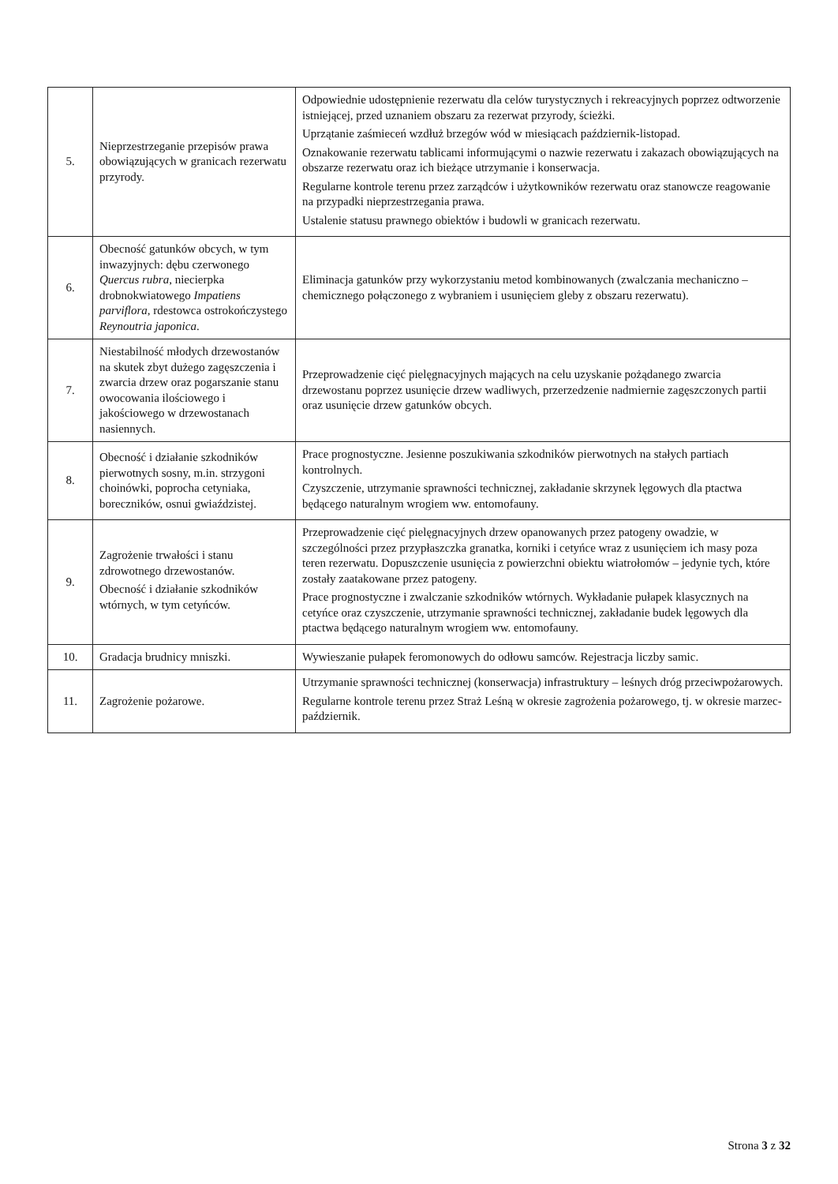| 5. | Nieprzestrzeganie przepisów prawa obowiązujących w granicach rezerwatu przyrody. | Odpowiednie udostępnienie rezerwatu dla celów turystycznych i rekreacyjnych poprzez odtworzenie istniejącej, przed uznaniem obszaru za rezerwat przyrody, ścieżki. Uprzątanie zaśmieceń wzdłuż brzegów wód w miesiącach październik-listopad. Oznakowanie rezerwatu tablicami informującymi o nazwie rezerwatu i zakazach obowiązujących na obszarze rezerwatu oraz ich bieżące utrzymanie i konserwacja. Regularne kontrole terenu przez zarządców i użytkowników rezerwatu oraz stanowcze reagowanie na przypadki nieprzestrzegania prawa. Ustalenie statusu prawnego obiektów i budowli w granicach rezerwatu. |
| 6. | Obecność gatunków obcych, w tym inwazyjnych: dębu czerwonego Quercus rubra , niecierpka drobnokwiatowego Impatiens parviflora , rdestowca ostrokończystego Reynoutria japonica . | Eliminacja gatunków przy wykorzystaniu metod kombinowanych (zwalczania mechaniczno – chemicznego połączonego z wybraniem i usunięciem gleby z obszaru rezerwatu). |
| 7. | Niestabilność młodych drzewostanów na skutek zbyt dużego zagęszczenia i zwarcia drzew oraz pogarszanie stanu owocowania ilościowego i jakościowego w drzewostanach nasiennych. | Przeprowadzenie cięć pielęgnacyjnych mających na celu uzyskanie pożądanego zwarcia drzewostanu poprzez usunięcie drzew wadliwych, przerzedzenie nadmiernie zagęszczonych partii oraz usunięcie drzew gatunków obcych. |
| 8. | Obecność i działanie szkodników pierwotnych sosny, m.in. strzygoni choinówki, poprocha cetyniaka, boreczników, osnui gwiaździstej. | Prace prognostyczne. Jesienne poszukiwania szkodników pierwotnych na stałych partiach kontrolnych. Czyszczenie, utrzymanie sprawności technicznej, zakładanie skrzynek lęgowych dla ptactwa będącego naturalnym wrogiem ww. entomofauny. |
| 9. | Zagrożenie trwałości i stanu zdrowotnego drzewostanów. Obecność i działanie szkodników wtórnych, w tym cetyńców. | Przeprowadzenie cięć pielęgnacyjnych drzew opanowanych przez patogeny owadzie, w szczególności przez przypłaszczka granatka, korniki i cetyńce wraz z usunięciem ich masy poza teren rezerwatu. Dopuszczenie usunięcia z powierzchni obiektu wiatrołomów – jedynie tych, które zostały zaatakowane przez patogeny. Prace prognostyczne i zwalczanie szkodników wtórnych. Wykładanie pułapek klasycznych na cetyńce oraz czyszczenie, utrzymanie sprawności technicznej, zakładanie budek lęgowych dla ptactwa będącego naturalnym wrogiem ww. entomofauny. |
| 10. | Gradacja brudnicy mniszki. | Wywieszanie pułapek feromonowych do odłowu samców. Rejestracja liczby samic. |
| 11. | Zagrożenie pożarowe. | Utrzymanie sprawności technicznej (konserwacja) infrastruktury – leśnych dróg przeciwpożarowych. Regularne kontrole terenu przez Straż Leśną w okresie zagrożenia pożarowego, tj. w okresie marzec-październik. |
Strona 3 z 32